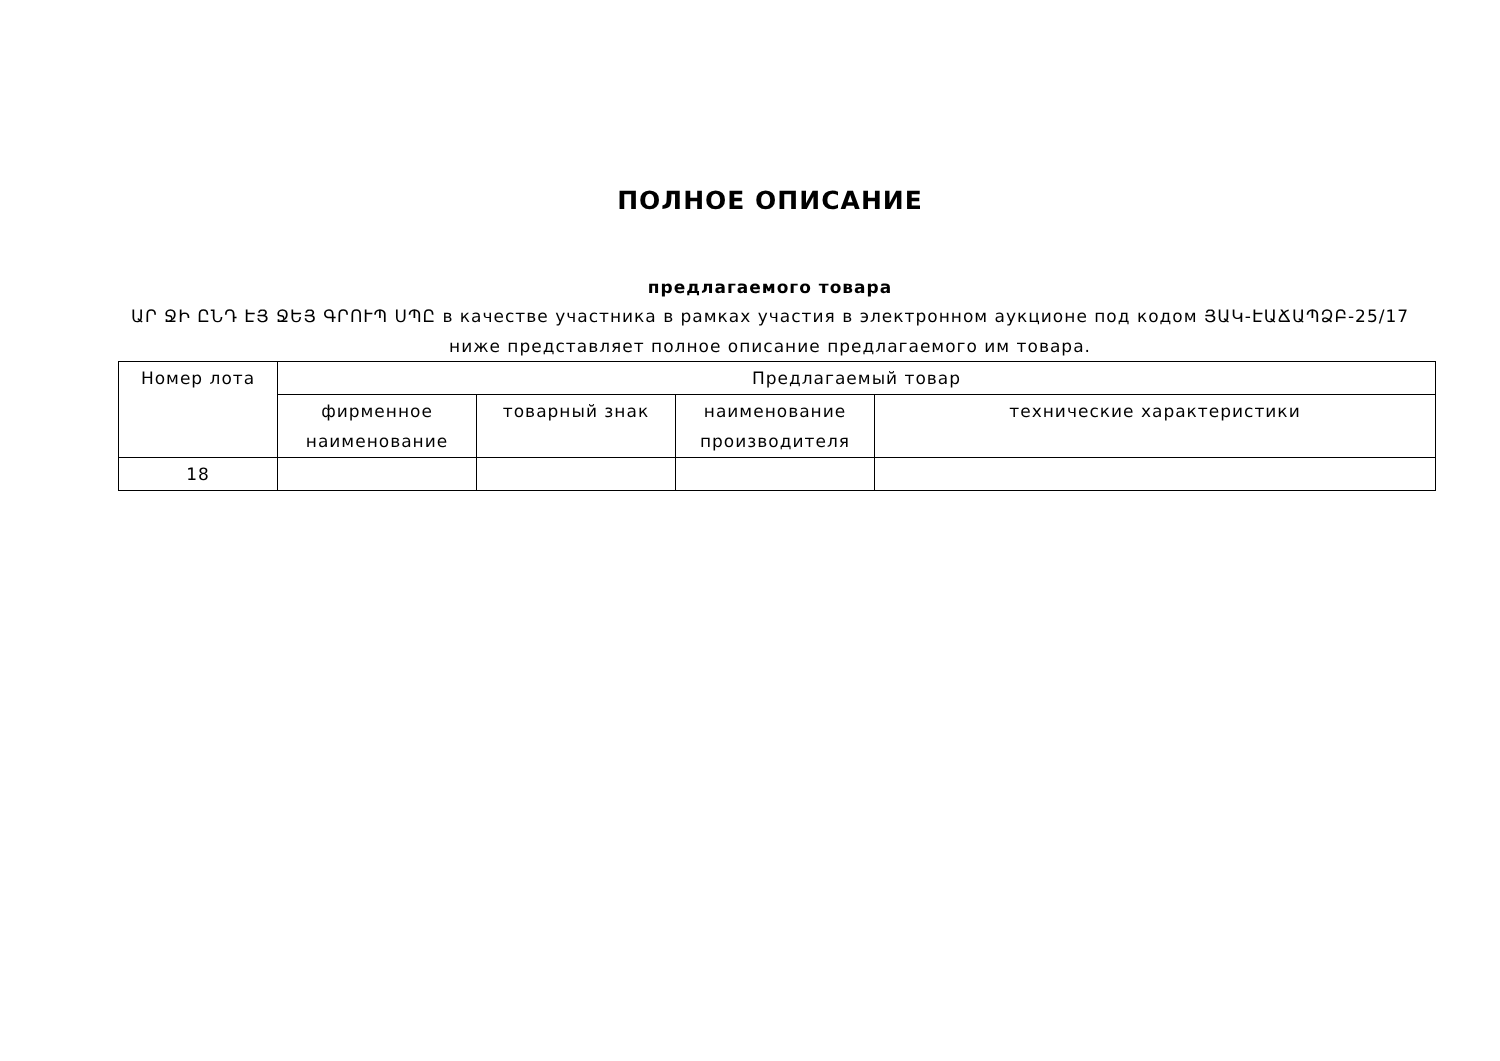ПОЛНОЕ ОПИСАНИЕ
предлагаемого товара
ԱՐ ՋԻ ԸՆԴ ԷՅ ՋԵՅ ԳՐՈՒՊ ՍՊԸ в качестве участника в рамках участия в электронном аукционе под кодом ՅԱԿ-ԷԱՃԱՊՁԲ-25/17 ниже представляет полное описание предлагаемого им товара.
| Номер лота | Предлагаемый товар | | | |
| --- | --- | --- | --- | --- |
| | фирменное наименование | товарный знак | наименование производителя | технические характеристики |
| 18 | | | | |